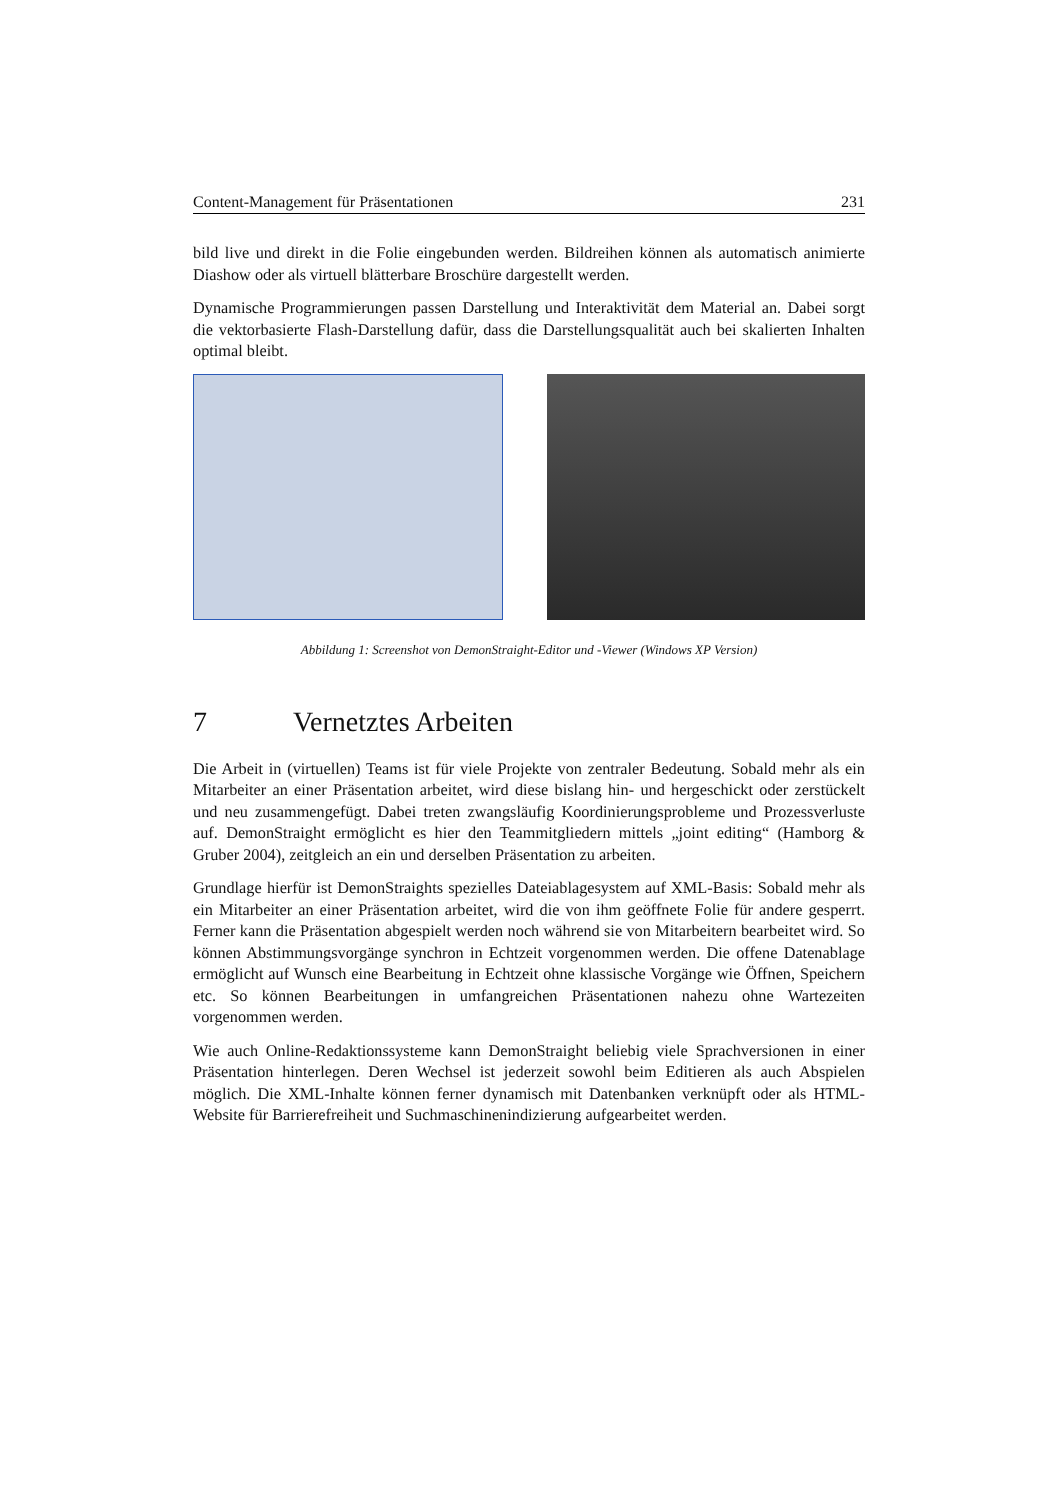Content-Management für Präsentationen 231
bild live und direkt in die Folie eingebunden werden. Bildreihen können als automatisch animierte Diashow oder als virtuell blätterbare Broschüre dargestellt werden.
Dynamische Programmierungen passen Darstellung und Interaktivität dem Material an. Dabei sorgt die vektorbasierte Flash-Darstellung dafür, dass die Darstellungsqualität auch bei skalierten Inhalten optimal bleibt.
Abbildung 1: Screenshot von DemonStraight-Editor und -Viewer (Windows XP Version)
7 Vernetztes Arbeiten
Die Arbeit in (virtuellen) Teams ist für viele Projekte von zentraler Bedeutung. Sobald mehr als ein Mitarbeiter an einer Präsentation arbeitet, wird diese bislang hin- und hergeschickt oder zerstückelt und neu zusammengefügt. Dabei treten zwangsläufig Koordinierungsprobleme und Prozessverluste auf. DemonStraight ermöglicht es hier den Teammitgliedern mittels „joint editing“ (Hamborg & Gruber 2004), zeitgleich an ein und derselben Präsentation zu arbeiten.
Grundlage hierfür ist DemonStraights spezielles Dateiablagesystem auf XML-Basis: Sobald mehr als ein Mitarbeiter an einer Präsentation arbeitet, wird die von ihm geöffnete Folie für andere gesperrt. Ferner kann die Präsentation abgespielt werden noch während sie von Mitarbeitern bearbeitet wird. So können Abstimmungsvorgänge synchron in Echtzeit vorgenommen werden. Die offene Datenablage ermöglicht auf Wunsch eine Bearbeitung in Echtzeit ohne klassische Vorgänge wie Öffnen, Speichern etc. So können Bearbeitungen in umfangreichen Präsentationen nahezu ohne Wartezeiten vorgenommen werden.
Wie auch Online-Redaktionssysteme kann DemonStraight beliebig viele Sprachversionen in einer Präsentation hinterlegen. Deren Wechsel ist jederzeit sowohl beim Editieren als auch Abspielen möglich. Die XML-Inhalte können ferner dynamisch mit Datenbanken verknüpft oder als HTML-Website für Barrierefreiheit und Suchmaschinenindizierung aufgearbeitet werden.